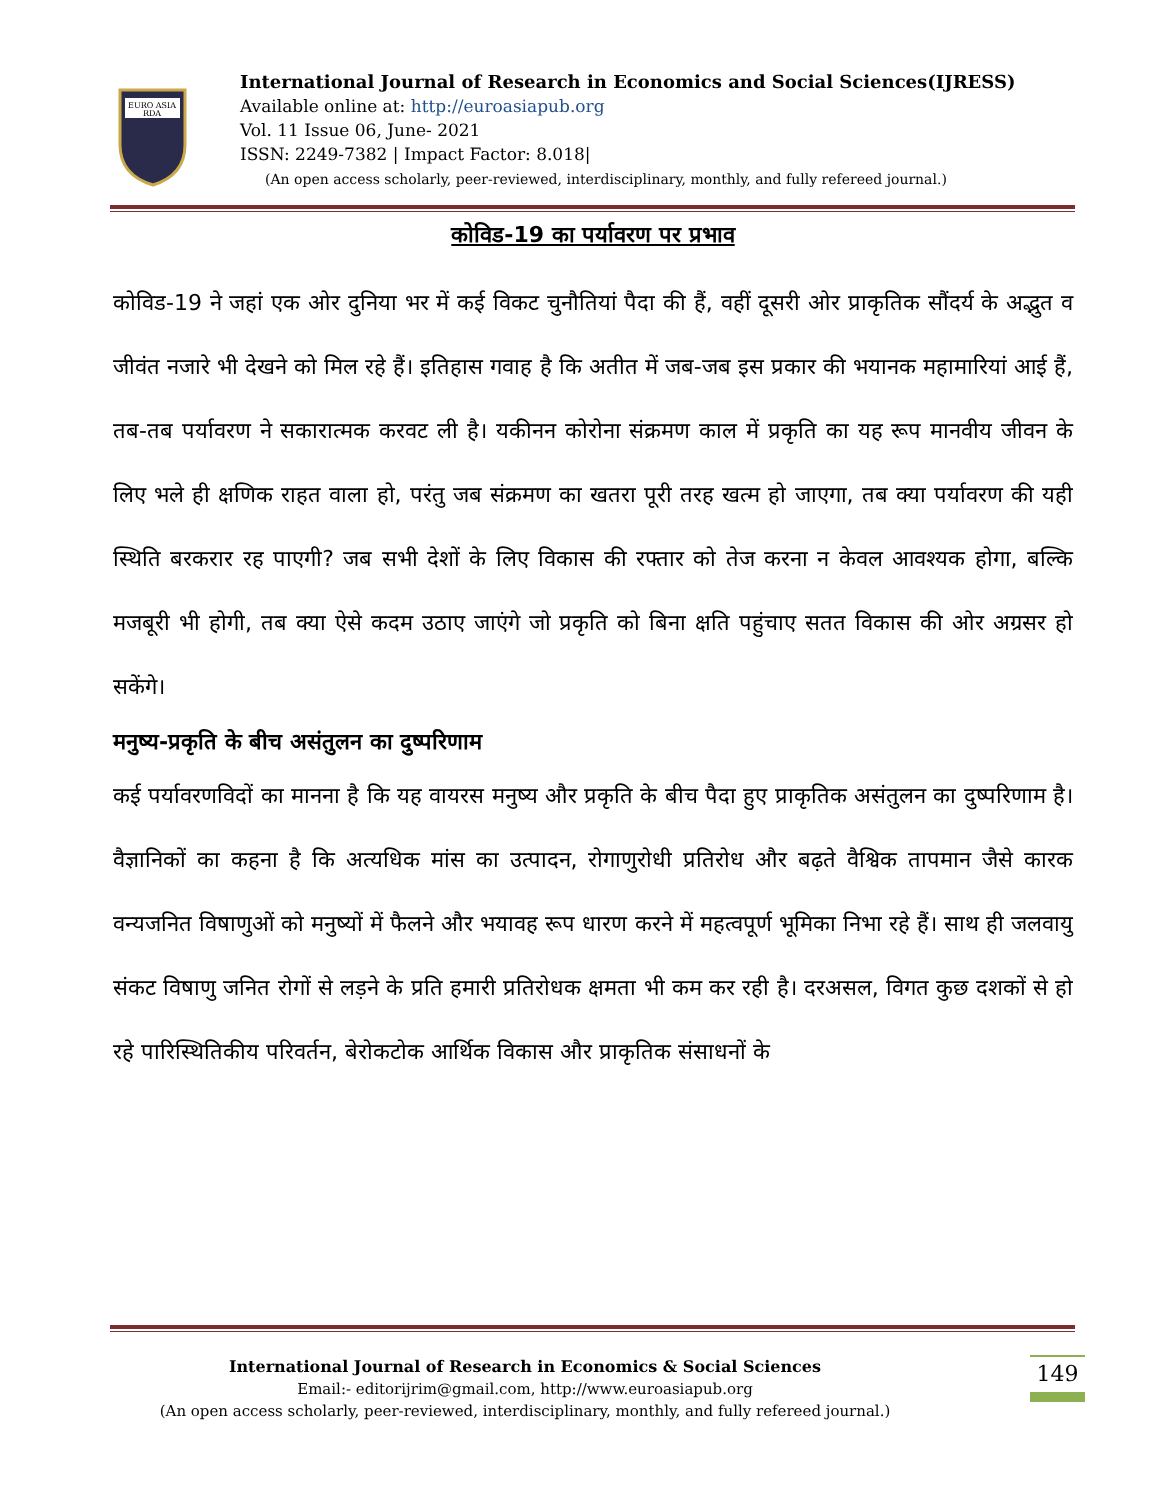EURO ASIA
RDA
International Journal of Research in Economics and Social Sciences(IJRESS)
Available online at: http://euroasiapub.org
Vol. 11 Issue 06, June- 2021
ISSN: 2249-7382 | Impact Factor: 8.018|
(An open access scholarly, peer-reviewed, interdisciplinary, monthly, and fully refereed journal.)
कोविड-19 का पर्यावरण पर प्रभाव
कोविड-19 ने जहां एक ओर दुनिया भर में कई विकट चुनौतियां पैदा की हैं, वहीं दूसरी ओर प्राकृतिक सौंदर्य के अद्भुत व जीवंत नजारे भी देखने को मिल रहे हैं। इतिहास गवाह है कि अतीत में जब-जब इस प्रकार की भयानक महामारियां आई हैं, तब-तब पर्यावरण ने सकारात्मक करवट ली है। यकीनन कोरोना संक्रमण काल में प्रकृति का यह रूप मानवीय जीवन के लिए भले ही क्षणिक राहत वाला हो, परंतु जब संक्रमण का खतरा पूरी तरह खत्म हो जाएगा, तब क्या पर्यावरण की यही स्थिति बरकरार रह पाएगी? जब सभी देशों के लिए विकास की रफ्तार को तेज करना न केवल आवश्यक होगा, बल्कि मजबूरी भी होगी, तब क्या ऐसे कदम उठाए जाएंगे जो प्रकृति को बिना क्षति पहुंचाए सतत विकास की ओर अग्रसर हो सकेंगे।
मनुष्य-प्रकृति के बीच असंतुलन का दुष्परिणाम
कई पर्यावरणविदों का मानना है कि यह वायरस मनुष्य और प्रकृति के बीच पैदा हुए प्राकृतिक असंतुलन का दुष्परिणाम है। वैज्ञानिकों का कहना है कि अत्यधिक मांस का उत्पादन, रोगाणुरोधी प्रतिरोध और बढ़ते वैश्विक तापमान जैसे कारक वन्यजनित विषाणुओं को मनुष्यों में फैलने और भयावह रूप धारण करने में महत्वपूर्ण भूमिका निभा रहे हैं। साथ ही जलवायु संकट विषाणु जनित रोगों से लड़ने के प्रति हमारी प्रतिरोधक क्षमता भी कम कर रही है। दरअसल, विगत कुछ दशकों से हो रहे पारिस्थितिकीय परिवर्तन, बेरोकटोक आर्थिक विकास और प्राकृतिक संसाधनों के
International Journal of Research in Economics & Social Sciences
Email:- editorijrim@gmail.com, http://www.euroasiapub.org
(An open access scholarly, peer-reviewed, interdisciplinary, monthly, and fully refereed journal.)
149